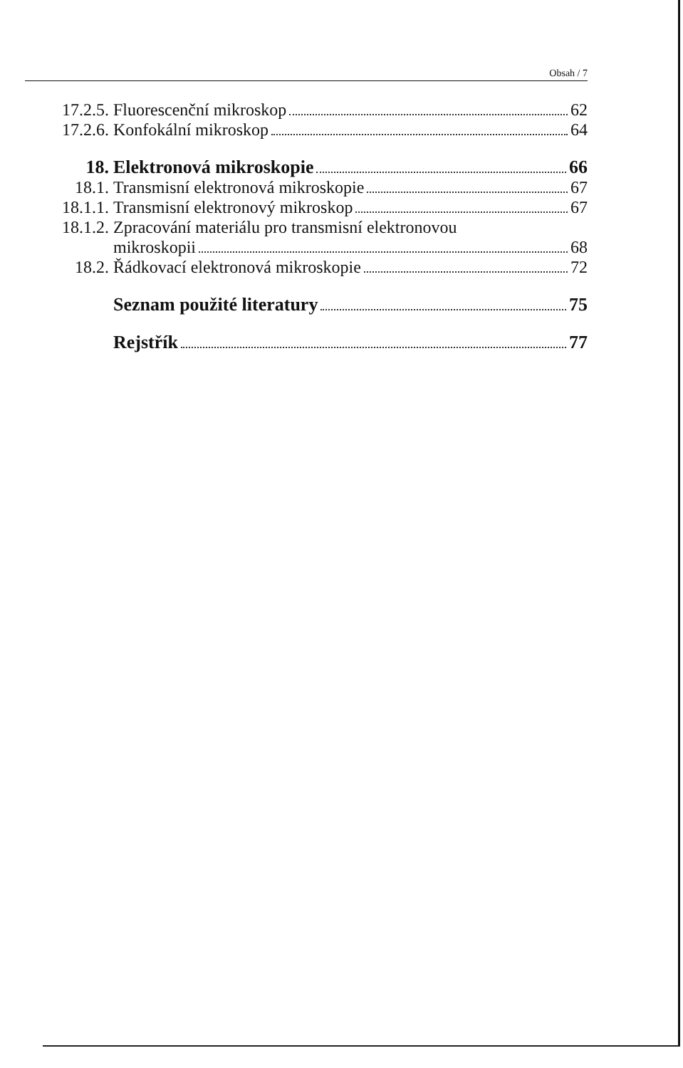Obsah / 7
17.2.5. Fluorescenční mikroskop 62
17.2.6. Konfokální mikroskop 64
18. Elektronová mikroskopie 66
18.1. Transmisní elektronová mikroskopie 67
18.1.1. Transmisní elektronový mikroskop 67
18.1.2. Zpracování materiálu pro transmisní elektronovou
mikroskopii 68
18.2. Řádkovací elektronová mikroskopie 72
Seznam použité literatury 75
Rejstřík 77